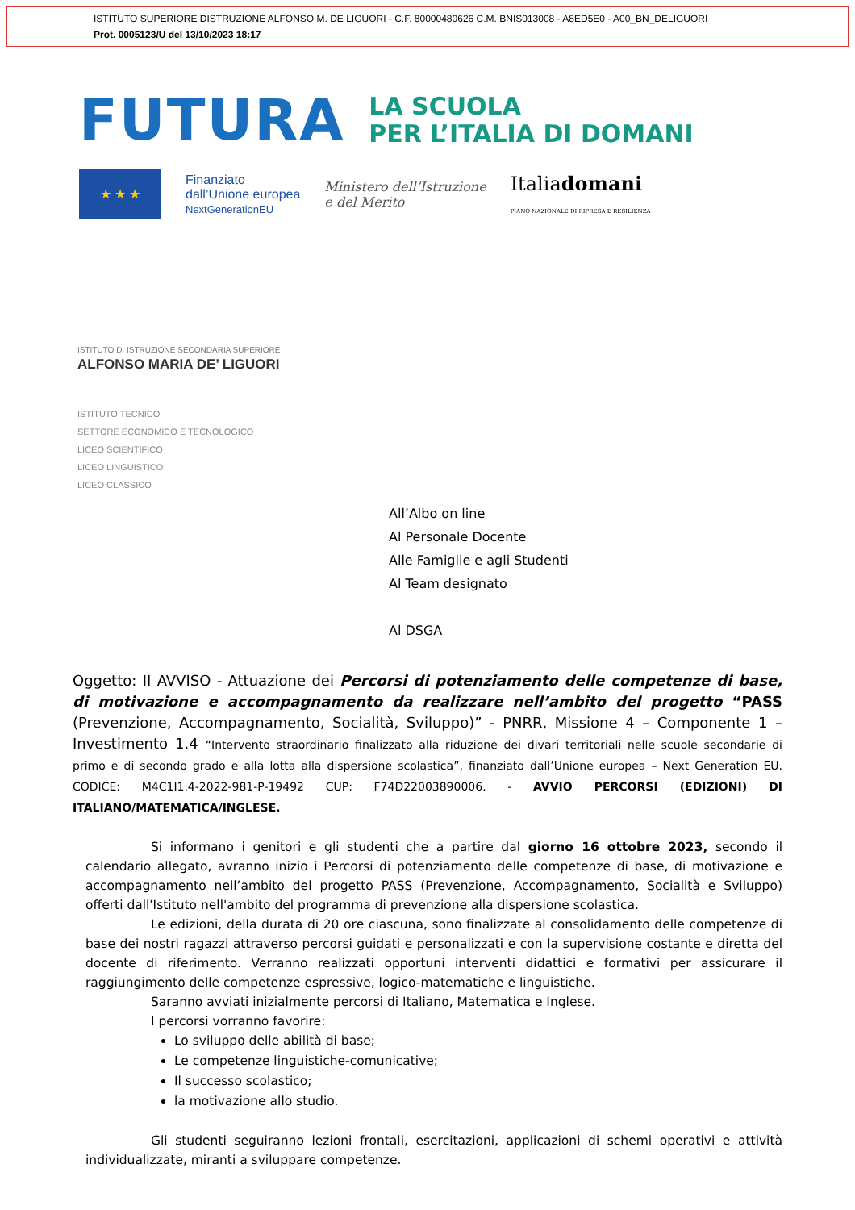ISTITUTO SUPERIORE DISTRUZIONE ALFONSO M. DE LIGUORI - C.F. 80000480626 C.M. BNIS013008 - A8ED5E0 - A00_BN_DELIGUORI
Prot. 0005123/U del 13/10/2023 18:17
FUTURA
LA SCUOLA
PER L’ITALIA DI DOMANI
★ ★ ★
Finanziato
dall’Unione europea
NextGenerationEU
Ministero dell’Istruzione
e del Merito
Italiadomani
PIANO NAZIONALE DI RIPRESA E RESILIENZA
ISTITUTO DI ISTRUZIONE SECONDARIA SUPERIORE
ALFONSO MARIA DE’ LIGUORI
ISTITUTO TECNICO
SETTORE ECONOMICO E TECNOLOGICO
LICEO SCIENTIFICO
LICEO LINGUISTICO
LICEO CLASSICO
All’Albo on line
Al Personale Docente
Alle Famiglie e agli Studenti
Al Team designato
Al DSGA
Oggetto: II AVVISO - Attuazione dei Percorsi di potenziamento delle competenze di base, di motivazione e accompagnamento da realizzare nell’ambito del progetto “PASS (Prevenzione, Accompagnamento, Socialità, Sviluppo)” - PNRR, Missione 4 – Componente 1 – Investimento 1.4 “Intervento straordinario finalizzato alla riduzione dei divari territoriali nelle scuole secondarie di primo e di secondo grado e alla lotta alla dispersione scolastica”, finanziato dall’Unione europea – Next Generation EU. CODICE: M4C1I1.4-2022-981-P-19492 CUP: F74D22003890006. - AVVIO PERCORSI (EDIZIONI) DI ITALIANO/MATEMATICA/INGLESE.
Si informano i genitori e gli studenti che a partire dal giorno 16 ottobre 2023, secondo il calendario allegato, avranno inizio i Percorsi di potenziamento delle competenze di base, di motivazione e accompagnamento nell’ambito del progetto PASS (Prevenzione, Accompagnamento, Socialità e Sviluppo) offerti dall'Istituto nell'ambito del programma di prevenzione alla dispersione scolastica.
Le edizioni, della durata di 20 ore ciascuna, sono finalizzate al consolidamento delle competenze di base dei nostri ragazzi attraverso percorsi guidati e personalizzati e con la supervisione costante e diretta del docente di riferimento. Verranno realizzati opportuni interventi didattici e formativi per assicurare il raggiungimento delle competenze espressive, logico-matematiche e linguistiche.
Saranno avviati inizialmente percorsi di Italiano, Matematica e Inglese.
I percorsi vorranno favorire:
Lo sviluppo delle abilità di base;
Le competenze linguistiche-comunicative;
Il successo scolastico;
la motivazione allo studio.
Gli studenti seguiranno lezioni frontali, esercitazioni, applicazioni di schemi operativi e attività individualizzate, miranti a sviluppare competenze.